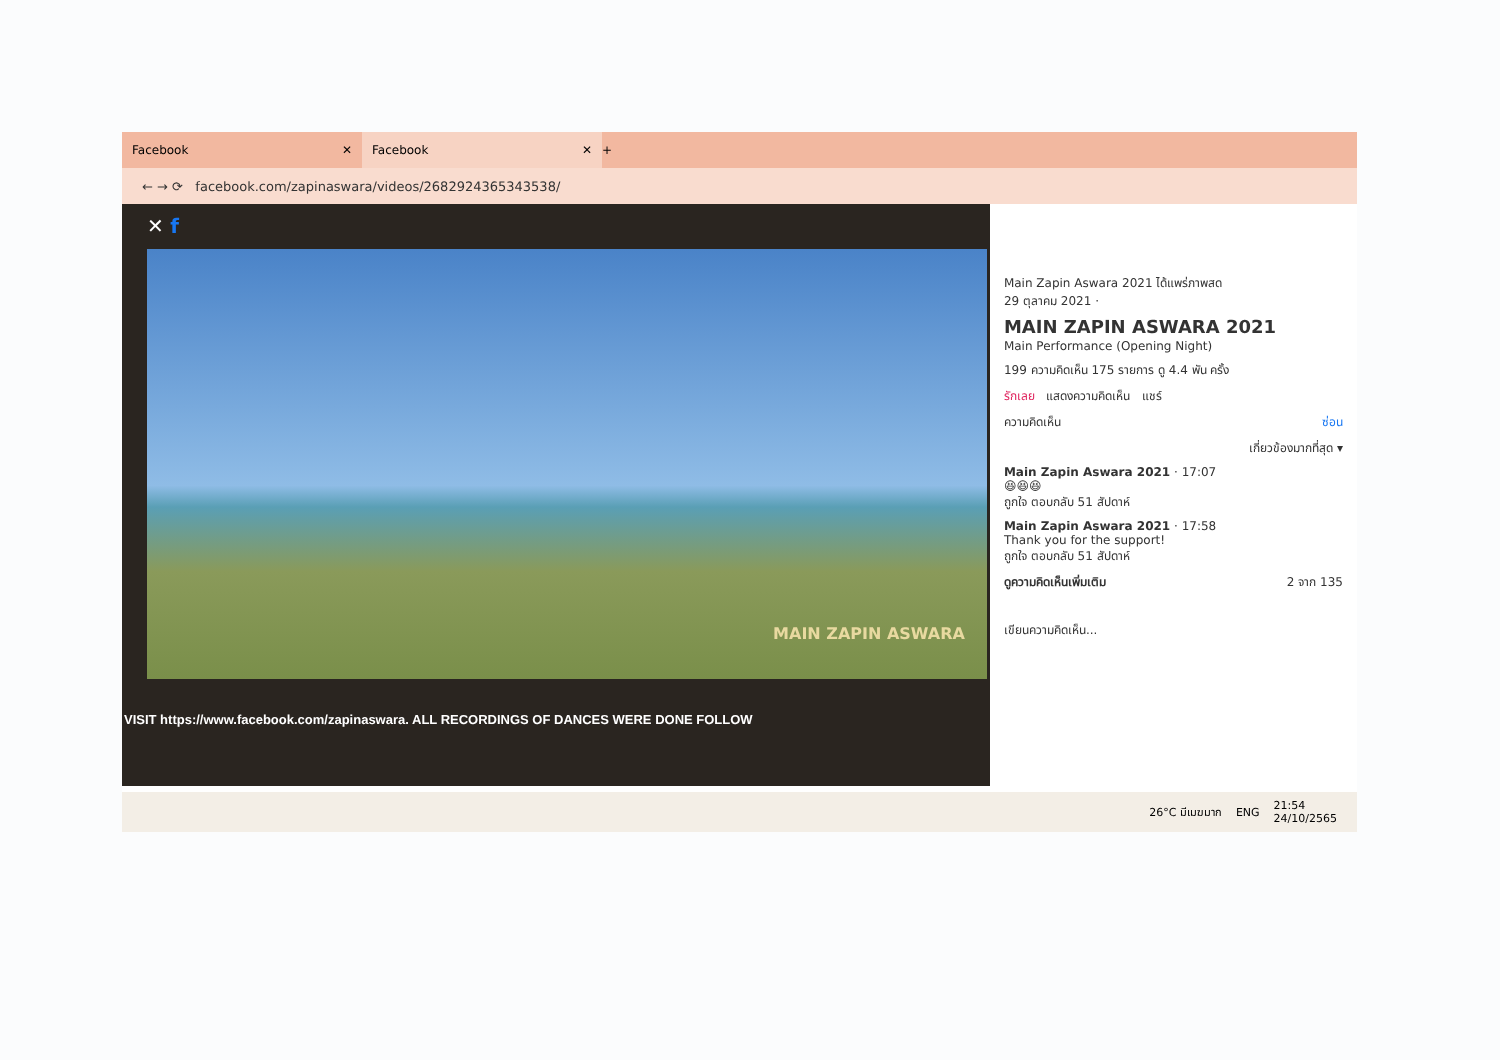Facebook ✕
Facebook ✕
+
← → ⟳ facebook.com/zapinaswara/videos/2682924365343538/
✕ f
VISIT https://www.facebook.com/zapinaswara. ALL RECORDINGS OF DANCES WERE DONE FOLLOW
MAIN ZAPIN ASWARA
Main Zapin Aswara 2021 ได้แพร่ภาพสด
29 ตุลาคม 2021 ·
MAIN ZAPIN ASWARA 2021
Main Performance (Opening Night)
199 ความคิดเห็น 175 รายการ ดู 4.4 พัน ครั้ง
รักเลย แสดงความคิดเห็น แชร์
ความคิดเห็น ซ่อน
เกี่ยวข้องมากที่สุด ▾
Main Zapin Aswara 2021 · 17:07
😆😆😆
ถูกใจ ตอบกลับ 51 สัปดาห์
Main Zapin Aswara 2021 · 17:58
Thank you for the support!
ถูกใจ ตอบกลับ 51 สัปดาห์
ดูความคิดเห็นเพิ่มเติม 2 จาก 135
เขียนความคิดเห็น...
26°C มีเมฆมาก ENG 21:54
24/10/2565